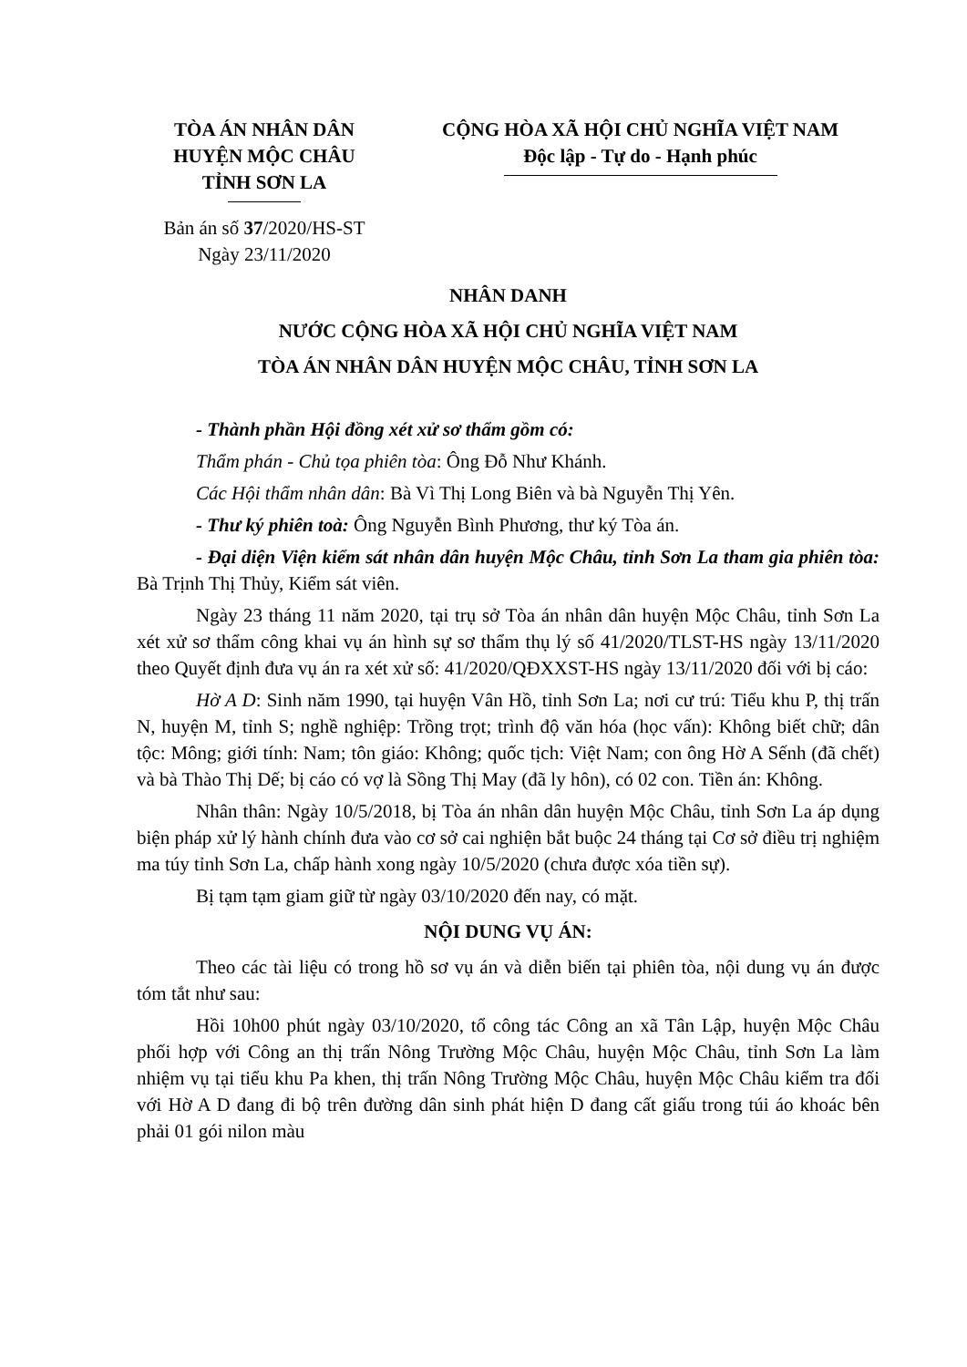TÒA ÁN NHÂN DÂN
HUYỆN MỘC CHÂU
TỈNH SƠN LA
CỘNG HÒA XÃ HỘI CHỦ NGHĨA VIỆT NAM
Độc lập - Tự do - Hạnh phúc
Bản án số 37/2020/HS-ST
Ngày 23/11/2020
NHÂN DANH
NƯỚC CỘNG HÒA XÃ HỘI CHỦ NGHĨA VIỆT NAM
TÒA ÁN NHÂN DÂN HUYỆN MỘC CHÂU, TỈNH SƠN LA
- Thành phần Hội đồng xét xử sơ thẩm gồm có:
Thẩm phán - Chủ tọa phiên tòa: Ông Đỗ Như Khánh.
Các Hội thẩm nhân dân: Bà Vì Thị Long Biên và bà Nguyễn Thị Yên.
- Thư ký phiên toà: Ông Nguyễn Bình Phương, thư ký Tòa án.
- Đại diện Viện kiểm sát nhân dân huyện Mộc Châu, tỉnh Sơn La tham gia phiên tòa: Bà Trịnh Thị Thủy, Kiểm sát viên.
Ngày 23 tháng 11 năm 2020, tại trụ sở Tòa án nhân dân huyện Mộc Châu, tỉnh Sơn La xét xử sơ thẩm công khai vụ án hình sự sơ thẩm thụ lý số 41/2020/TLST-HS ngày 13/11/2020 theo Quyết định đưa vụ án ra xét xử số: 41/2020/QĐXXST-HS ngày 13/11/2020 đối với bị cáo:
Hờ A D: Sinh năm 1990, tại huyện Vân Hồ, tỉnh Sơn La; nơi cư trú: Tiểu khu P, thị trấn N, huyện M, tỉnh S; nghề nghiệp: Trồng trọt; trình độ văn hóa (học vấn): Không biết chữ; dân tộc: Mông; giới tính: Nam; tôn giáo: Không; quốc tịch: Việt Nam; con ông Hờ A Sếnh (đã chết) và bà Thào Thị Dế; bị cáo có vợ là Sồng Thị May (đã ly hôn), có 02 con. Tiền án: Không.
Nhân thân: Ngày 10/5/2018, bị Tòa án nhân dân huyện Mộc Châu, tỉnh Sơn La áp dụng biện pháp xử lý hành chính đưa vào cơ sở cai nghiện bắt buộc 24 tháng tại Cơ sở điều trị nghiệm ma túy tỉnh Sơn La, chấp hành xong ngày 10/5/2020 (chưa được xóa tiền sự).
Bị tạm tạm giam giữ từ ngày 03/10/2020 đến nay, có mặt.
NỘI DUNG VỤ ÁN:
Theo các tài liệu có trong hồ sơ vụ án và diễn biến tại phiên tòa, nội dung vụ án được tóm tắt như sau:
Hồi 10h00 phút ngày 03/10/2020, tổ công tác Công an xã Tân Lập, huyện Mộc Châu phối hợp với Công an thị trấn Nông Trường Mộc Châu, huyện Mộc Châu, tỉnh Sơn La làm nhiệm vụ tại tiểu khu Pa khen, thị trấn Nông Trường Mộc Châu, huyện Mộc Châu kiểm tra đối với Hờ A D đang đi bộ trên đường dân sinh phát hiện D đang cất giấu trong túi áo khoác bên phải 01 gói nilon màu